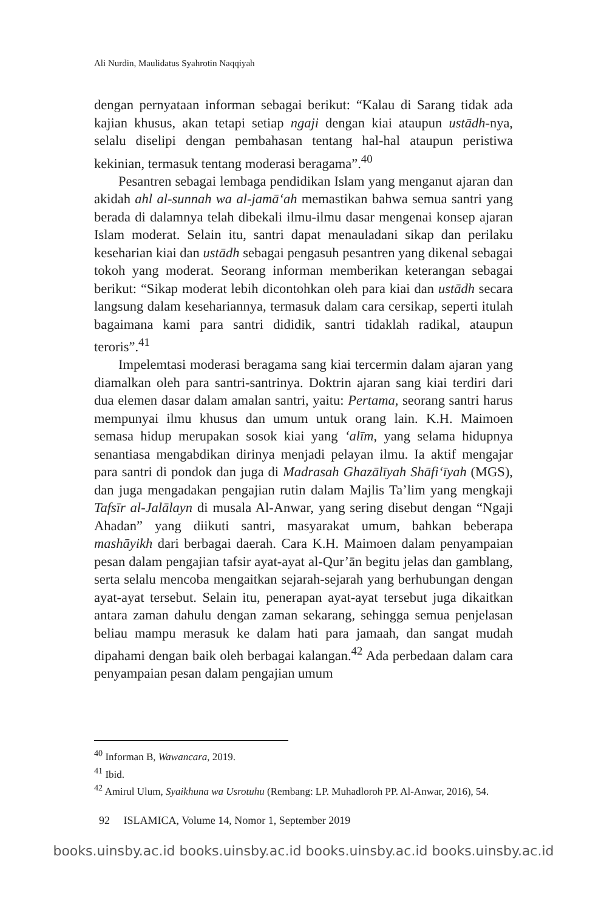Ali Nurdin, Maulidatus Syahrotin Naqqiyah
dengan pernyataan informan sebagai berikut: “Kalau di Sarang tidak ada kajian khusus, akan tetapi setiap ngaji dengan kiai ataupun ustādh-nya, selalu diselipi dengan pembahasan tentang hal-hal ataupun peristiwa kekinian, termasuk tentang moderasi beragama”.<sup>40</sup>
Pesantren sebagai lembaga pendidikan Islam yang menganut ajaran dan akidah ahl al-sunnah wa al-jamā‘ah memastikan bahwa semua santri yang berada di dalamnya telah dibekali ilmu-ilmu dasar mengenai konsep ajaran Islam moderat. Selain itu, santri dapat menauladani sikap dan perilaku keseharian kiai dan ustādh sebagai pengasuh pesantren yang dikenal sebagai tokoh yang moderat. Seorang informan memberikan keterangan sebagai berikut: “Sikap moderat lebih dicontohkan oleh para kiai dan ustādh secara langsung dalam kesehariannya, termasuk dalam cara cersikap, seperti itulah bagaimana kami para santri dididik, santri tidaklah radikal, ataupun teroris”.<sup>41</sup>
Impelemtasi moderasi beragama sang kiai tercermin dalam ajaran yang diamalkan oleh para santri-santrinya. Doktrin ajaran sang kiai terdiri dari dua elemen dasar dalam amalan santri, yaitu: Pertama, seorang santri harus mempunyai ilmu khusus dan umum untuk orang lain. K.H. Maimoen semasa hidup merupakan sosok kiai yang ‘alīm, yang selama hidupnya senantiasa mengabdikan dirinya menjadi pelayan ilmu. Ia aktif mengajar para santri di pondok dan juga di Madrasah Ghazālīyah Shāfi‘īyah (MGS), dan juga mengadakan pengajian rutin dalam Majlis Ta’lim yang mengkaji Tafsīr al-Jalālayn di musala Al-Anwar, yang sering disebut dengan “Ngaji Ahadan” yang diikuti santri, masyarakat umum, bahkan beberapa mashāyikh dari berbagai daerah. Cara K.H. Maimoen dalam penyampaian pesan dalam pengajian tafsir ayat-ayat al-Qur’ān begitu jelas dan gamblang, serta selalu mencoba mengaitkan sejarah-sejarah yang berhubungan dengan ayat-ayat tersebut. Selain itu, penerapan ayat-ayat tersebut juga dikaitkan antara zaman dahulu dengan zaman sekarang, sehingga semua penjelasan beliau mampu merasuk ke dalam hati para jamaah, dan sangat mudah dipahami dengan baik oleh berbagai kalangan.<sup>42</sup> Ada perbedaan dalam cara penyampaian pesan dalam pengajian umum
<sup>40</sup> Informan B, Wawancara, 2019.
<sup>41</sup> Ibid.
<sup>42</sup> Amirul Ulum, Syaikhuna wa Usrotuhu (Rembang: LP. Muhadloroh PP. Al-Anwar, 2016), 54.
92 ISLAMICA, Volume 14, Nomor 1, September 2019
books.uinsby.ac.id books.uinsby.ac.id books.uinsby.ac.id books.uinsby.ac.id